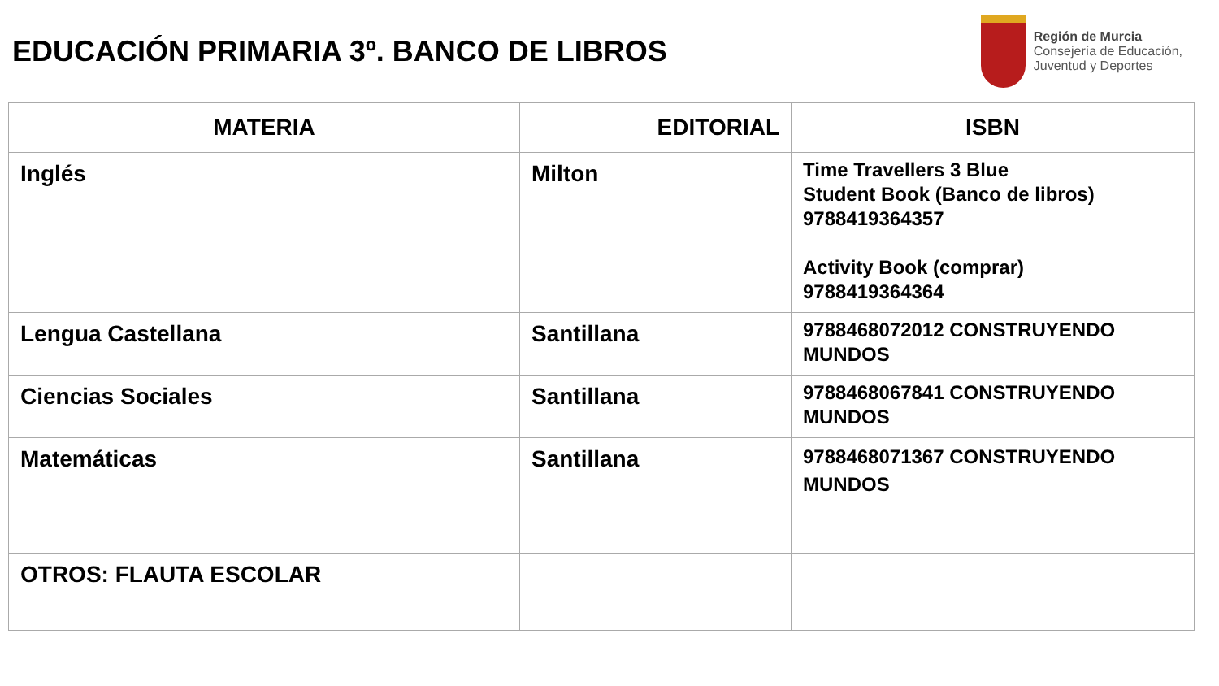EDUCACIÓN PRIMARIA 3º. BANCO DE LIBROS
Región de Murcia
Consejería de Educación,
Juventud y Deportes
| MATERIA | EDITORIAL | ISBN |
| --- | --- | --- |
| Inglés | Milton | Time Travellers 3 Blue Student Book (Banco de libros) 9788419364357 Activity Book (comprar) 9788419364364 |
| Lengua Castellana | Santillana | 9788468072012 CONSTRUYENDO MUNDOS |
| Ciencias Sociales | Santillana | 9788468067841 CONSTRUYENDO MUNDOS |
| Matemáticas | Santillana | 9788468071367 CONSTRUYENDO MUNDOS |
| OTROS: FLAUTA ESCOLAR | | |